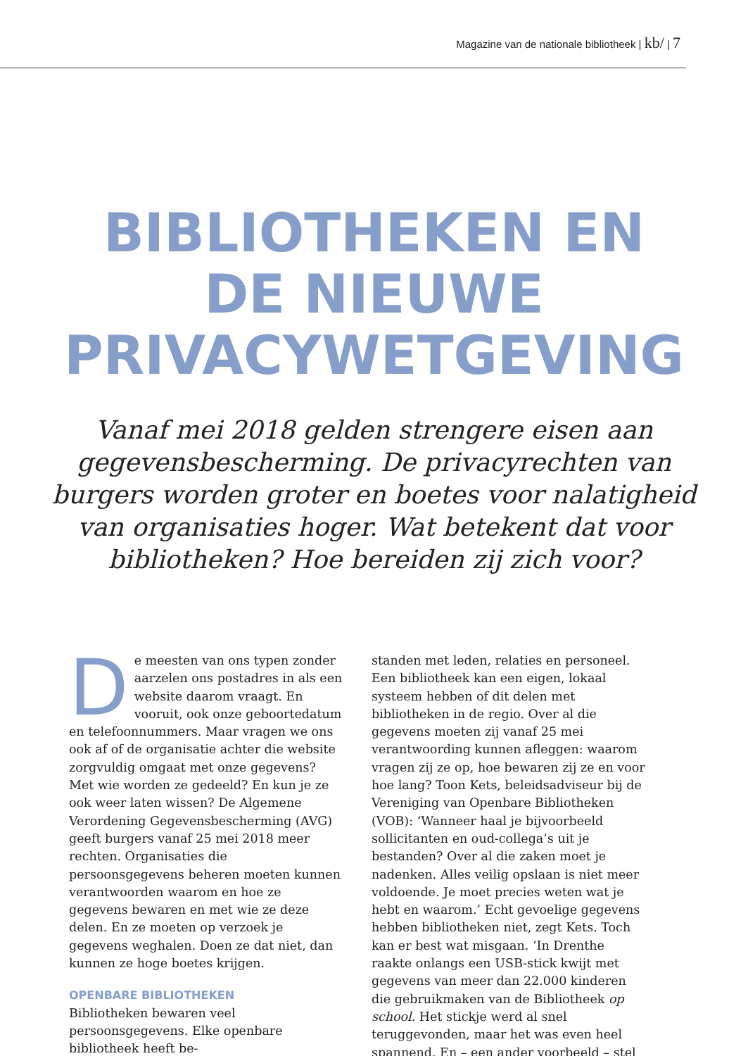Magazine van de nationale bibliotheek | kb/ | 7
BIBLIOTHEKEN EN
DE NIEUWE
PRIVACYWETGEVING
Vanaf mei 2018 gelden strengere eisen aan gegevensbescherming. De privacyrechten van burgers worden groter en boetes voor nalatigheid van organisaties hoger. Wat betekent dat voor bibliotheken? Hoe bereiden zij zich voor?
De meesten van ons typen zonder aarzelen ons postadres in als een website daarom vraagt. En vooruit, ook onze geboortedatum en telefoonnummers. Maar vragen we ons ook af of de organisatie achter die website zorgvuldig omgaat met onze gegevens? Met wie worden ze gedeeld? En kun je ze ook weer laten wissen? De Algemene Verordening Gegevensbescherming (AVG) geeft burgers vanaf 25 mei 2018 meer rechten. Organisaties die persoonsgegevens beheren moeten kunnen verantwoorden waarom en hoe ze gegevens bewaren en met wie ze deze delen. En ze moeten op verzoek je gegevens weghalen. Doen ze dat niet, dan kunnen ze hoge boetes krijgen.
OPENBARE BIBLIOTHEKEN
Bibliotheken bewaren veel persoonsgegevens. Elke openbare bibliotheek heeft be-
standen met leden, relaties en personeel. Een bibliotheek kan een eigen, lokaal systeem hebben of dit delen met bibliotheken in de regio. Over al die gegevens moeten zij vanaf 25 mei verantwoording kunnen afleggen: waarom vragen zij ze op, hoe bewaren zij ze en voor hoe lang? Toon Kets, beleidsadviseur bij de Vereniging van Openbare Bibliotheken (VOB): ‘Wanneer haal je bijvoorbeeld sollicitanten en oud-collega’s uit je bestanden? Over al die zaken moet je nadenken. Alles veilig opslaan is niet meer voldoende. Je moet precies weten wat je hebt en waarom.’ Echt gevoelige gegevens hebben bibliotheken niet, zegt Kets. Toch kan er best wat misgaan. ‘In Drenthe raakte onlangs een USB-stick kwijt met gegevens van meer dan 22.000 kinderen die gebruikmaken van de Bibliotheek op school. Het stickje werd al snel teruggevonden, maar het was even heel spannend. En – een ander voorbeeld – stel